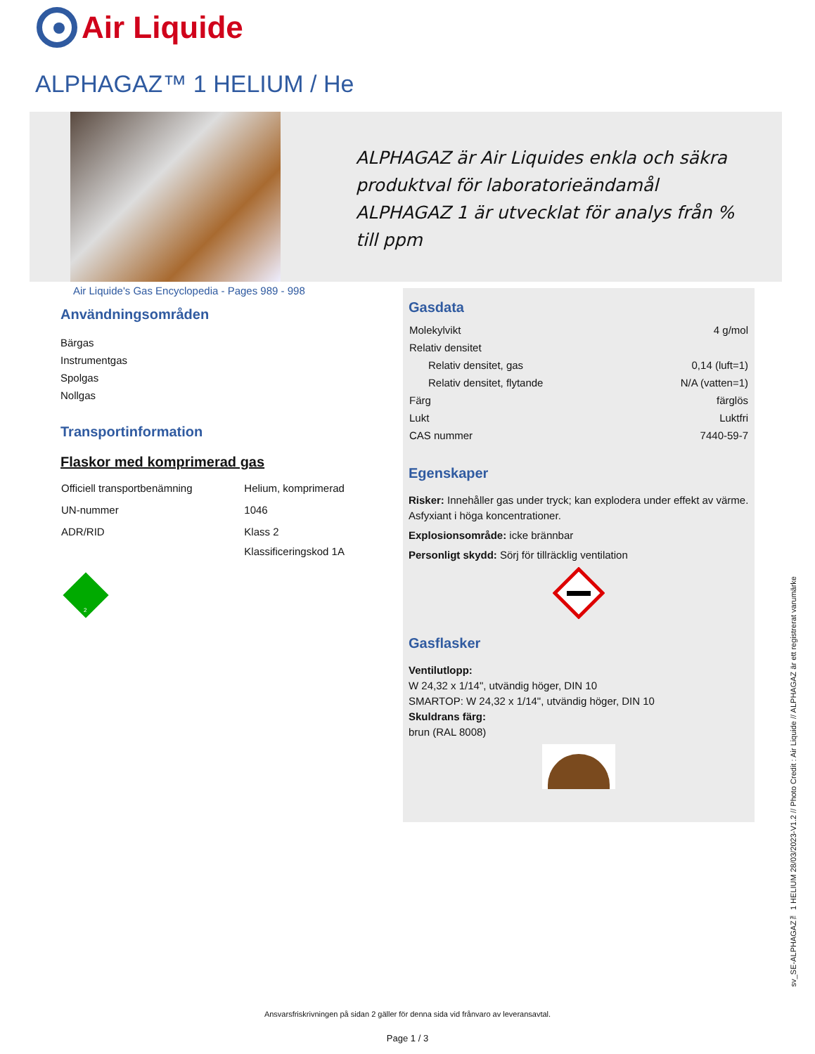Air Liquide
ALPHAGAZ™ 1 HELIUM / He
ALPHAGAZ är Air Liquides enkla och säkra produktval för laboratorieändamål
ALPHAGAZ 1 är utvecklat för analys från % till ppm
Air Liquide's Gas Encyclopedia - Pages 989 - 998
Användningsområden
Bärgas
Instrumentgas
Spolgas
Nollgas
Transportinformation
Flaskor med komprimerad gas
| Officiell transportbenämning | Helium, komprimerad |
| UN-nummer | 1046 |
| ADR/RID | Klass 2 |
| | Klassificeringskod 1A |
2
Gasdata
| Molekylvikt | 4 g/mol |
| Relativ densitet | |
| Relativ densitet, gas | 0,14 (luft=1) |
| Relativ densitet, flytande | N/A (vatten=1) |
| Färg | färglös |
| Lukt | Luktfri |
| CAS nummer | 7440-59-7 |
Egenskaper
Risker: Innehåller gas under tryck; kan explodera under effekt av värme. Asfyxiant i höga koncentrationer.
Explosionsområde: icke brännbar
Personligt skydd: Sörj för tillräcklig ventilation
Gasflasker
Ventilutlopp:
W 24,32 x 1/14", utvändig höger, DIN 10
SMARTOP: W 24,32 x 1/14", utvändig höger, DIN 10
Skuldrans färg:
brun (RAL 8008)
sv_SE-ALPHAGAZ™ 1 HELIUM 28/03/2023-V1.2 // Photo Credit : Air Liquide // ALPHAGAZ är ett registrerat varumärke
Ansvarsfriskrivningen på sidan 2 gäller för denna sida vid frånvaro av leveransavtal.
Page 1 / 3